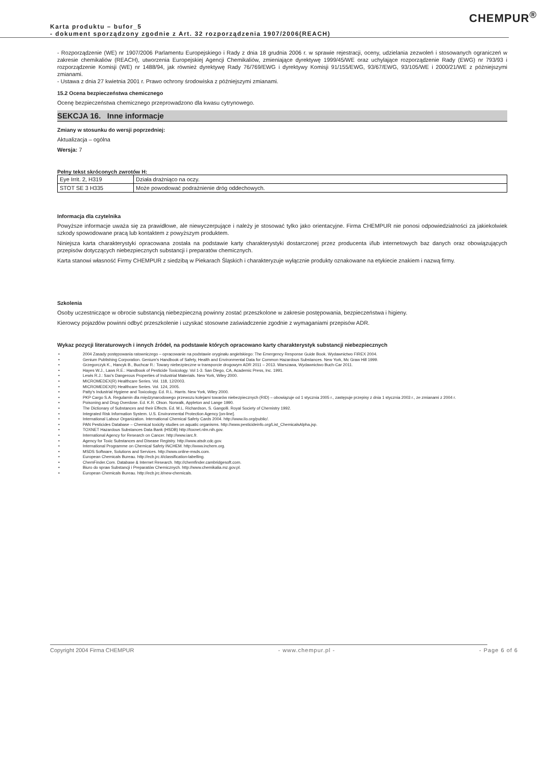CHEMPUR<sup>®</sup>
Karta produktu – bufor_5
- dokument sporządzony zgodnie z Art. 32 rozporządzenia 1907/2006(REACH)
- Rozporządzenie (WE) nr 1907/2006 Parlamentu Europejskiego i Rady z dnia 18 grudnia 2006 r. w sprawie rejestracji, oceny, udzielania zezwoleń i stosowanych ograniczeń w zakresie chemikaliów (REACH), utworzenia Europejskiej Agencji Chemikaliów, zmieniające dyrektywę 1999/45/WE oraz uchylające rozporządzenie Rady (EWG) nr 793/93 i rozporządzenie Komisji (WE) nr 1488/94, jak również dyrektywę Rady 76/769/EWG i dyrektywy Komisji 91/155/EWG, 93/67/EWG, 93/105/WE i 2000/21/WE z późniejszymi zmianami.
- Ustawa z dnia 27 kwietnia 2001 r. Prawo ochrony środowiska z późniejszymi zmianami.
15.2 Ocena bezpieczeństwa chemicznego
Ocenę bezpieczeństwa chemicznego przeprowadzono dla kwasu cytrynowego.
SEKCJA 16. Inne informacje
Zmiany w stosunku do wersji poprzedniej:
Aktualizacja – ogólna
Wersja: 7
Pełny tekst skróconych zwrotów H:
| Eye Irrit. 2, H319 | Działa drażniąco na oczy. |
| STOT SE 3 H335 | Może powodować podrażnienie dróg oddechowych. |
Informacja dla czytelnika
Powyższe informacje uważa się za prawidłowe, ale niewyczerpujące i należy je stosować tylko jako orientacyjne. Firma CHEMPUR nie ponosi odpowiedzialności za jakiekolwiek szkody spowodowane pracą lub kontaktem z powyższym produktem.
Niniejsza karta charakterystyki opracowana została na podstawie karty charakterystyki dostarczonej przez producenta i/lub internetowych baz danych oraz obowiązujących przepisów dotyczących niebezpiecznych substancji i preparatów chemicznych.
Karta stanowi własność Firmy CHEMPUR z siedzibą w Piekarach Śląskich i charakteryzuje wyłącznie produkty oznakowane na etykiecie znakiem i nazwą firmy.
Szkolenia
Osoby uczestniczące w obrocie substancją niebezpieczną powinny zostać przeszkolone w zakresie postępowania, bezpieczeństwa i higieny.
Kierowcy pojazdów powinni odbyć przeszkolenie i uzyskać stosowne zaświadczenie zgodnie z wymaganiami przepisów ADR.
Wykaz pozycji literaturowych i innych źródeł, na podstawie których opracowano karty charakterystyk substancji niebezpiecznych
• 2004 Zasady postępowania ratowniczego – opracowanie na podstawie oryginału angielskiego: The Emergency Response Guide Book. Wydawnictwo FIREX 2004.
• Genium Publishing Corporation. Genium's Handbook of Safety, Health and Environmental Data for Common Hazardous Substances. New York, Mc Graw Hill 1999.
• Grzegorczyk K., Hancyk B., Buchcar R.: Towary niebezpieczne w transporcie drogowym ADR 2011 – 2013. Warszawa, Wydawnictwo Buch-Car 2011.
• Hayes W.J., Laws R.E.: Handbook of Pesticide Toxicology. Vol 1-3. San Diego, CA, Academic Press, Inc. 1991.
• Lewis R.J.: Sax's Dangerous Properties of Industrial Materials. New York, Wiley 2000.
• MICROMEDEX(R) Healthcare Series. Vol. 118, 12/2003.
• MICROMEDEX(R) Healthcare Series. Vol. 124, 2005.
• Patty's Industrial Hygiene and Toxicology. Ed. R.L. Harris. New York, Wiley 2000.
• PKP Cargo S.A. Regulamin dla międzynarodowego przewozu kolejami towarów niebezpiecznych (RID) – obowiązuje od 1 stycznia 2005 r., zastępuje przepisy z dnia 1 stycznia 2003 r., ze zmianami z 2004 r.
• Poisoning and Drug Overdose. Ed. K.R. Olson. Norwalk, Appleton and Lange 1990.
• The Dictionary of Substances and their Effects. Ed. M.L. Richardson, S. Gangolli. Royal Society of Chemistry 1992.
• Integrated Risk Information System. U.S. Environmental Protection Agency [on-line].
• International Labour Organization. International Chemical Safety Cards 2004. http://www.ilo.org/public/.
• PAN Pesticides Database – Chemical toxicity studies on aquatic organisms. http://www.pesticideinfo.org/List_ChemicalsAlpha.jsp.
• TOXNET Hazardous Substances Data Bank (HSDB) http://toxnet.nlm.nih.gov.
• International Agency for Research on Cancer. http://www.iarc.fr.
• Agency for Toxic Substances and Disease Registry. http://www.atsdr.cdc.gov.
• International Programme on Chemical Safety INCHEM. http://www.inchem.org.
• MSDS Software, Solutions and Services. http://www.online-msds.com.
• European Chemicals Bureau. http://ecb.jrc.it/classification-labelling.
• ChemFinder.Com. Database & Internet Research. http://chemfinder.cambridgesoft.com.
• Biuro do spraw Substancji i Preparatów Chemicznych. http://www.chemikalia.mz.gov.pl.
• European Chemicals Bureau. http://ecb.jrc.it/new-chemicals.
Copyright 2004 Firma CHEMPUR - www.chempur.pl - - Page 6 of 6